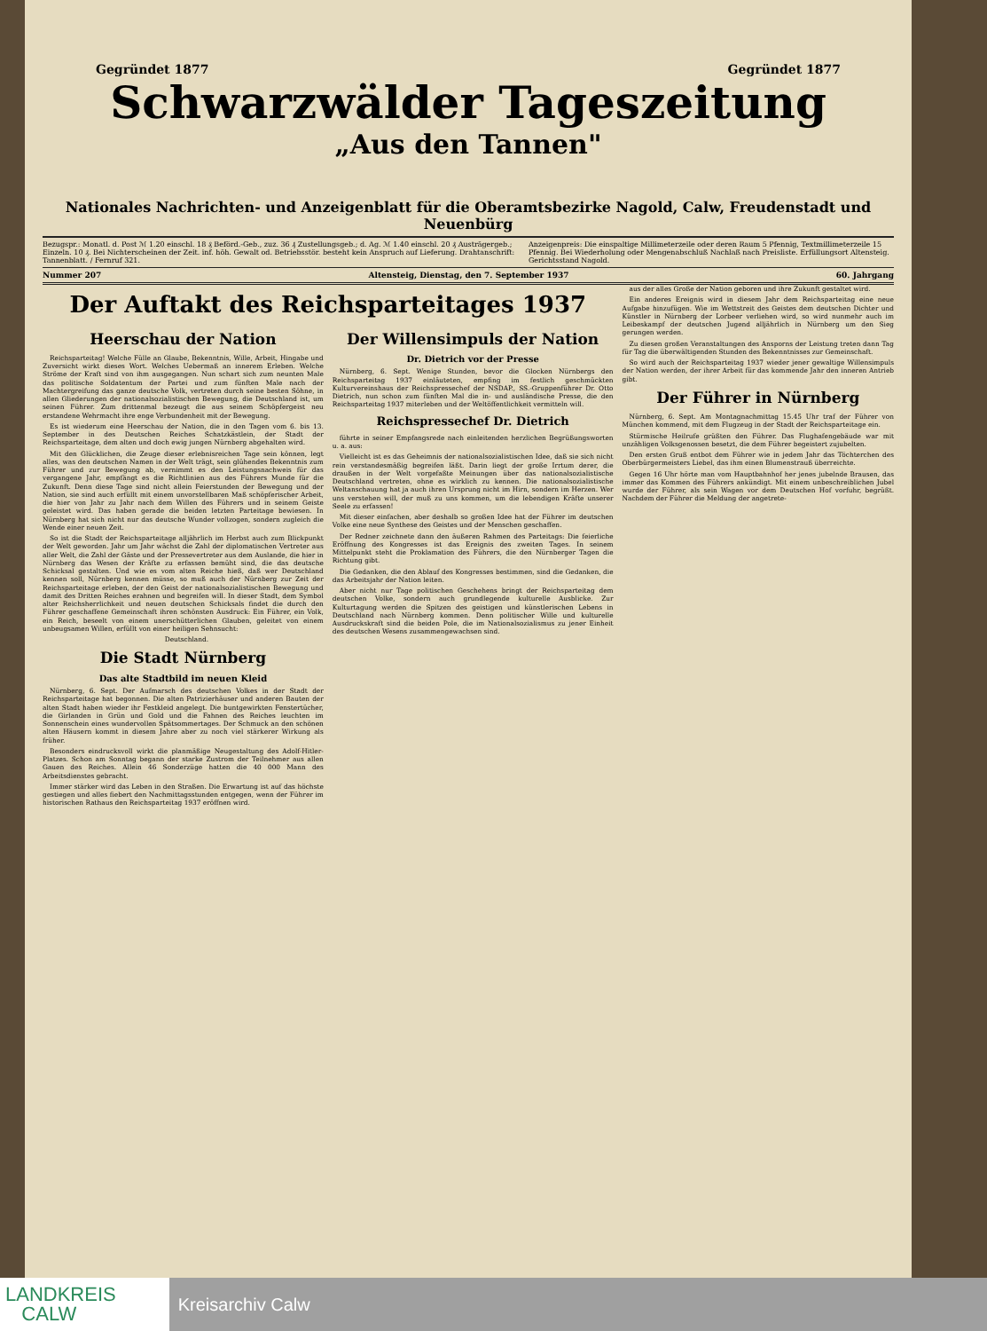Gegründet 1877 Gegründet 1877
Schwarzwälder Tageszeitung
„Aus den Tannen"
Nationales Nachrichten- und Anzeigenblatt für die Oberamtsbezirke Nagold, Calw, Freudenstadt und Neuenbürg
Bezugspr.: Monatl. d. Post ℳ 1.20 einschl. 18 ₰ Beförd.-Geb., zuz. 36 ₰ Zustellungsgeb.; d. Ag. ℳ 1.40 einschl. 20 ₰ Austrägergeb.; Einzeln. 10 ₰. Bei Nichterscheinen der Zeit. inf. höh. Gewalt od. Betriebsstör. besteht kein Anspruch auf Lieferung. Drahtanschrift: Tannenblatt. / Fernruf 321.
Anzeigenpreis: Die einspaltige Millimeterzeile oder deren Raum 5 Pfennig, Textmillimeterzeile 15 Pfennig. Bei Wiederholung oder Mengenabschluß Nachlaß nach Preisliste. Erfüllungsort Altensteig. Gerichtsstand Nagold.
Nummer 207 Altensteig, Dienstag, den 7. September 1937 60. Jahrgang
Der Auftakt des Reichsparteitages 1937
Heerschau der Nation
Reichsparteitag! Welche Fülle an Glaube, Bekenntnis, Wille, Arbeit, Hingabe und Zuversicht wirkt dieses Wort. Welches Uebermaß an innerem Erleben. Welche Ströme der Kraft sind von ihm ausgegangen. Nun schart sich zum neunten Male das politische Soldatentum der Partei und zum fünften Male nach der Machtergreifung das ganze deutsche Volk, vertreten durch seine besten Söhne, in allen Gliederungen der nationalsozialistischen Bewegung, die Deutschland ist, um seinen Führer. Zum drittenmal bezeugt die aus seinem Schöpfergeist neu erstandene Wehrmacht ihre enge Verbundenheit mit der Bewegung.
Es ist wiederum eine Heerschau der Nation, die in den Tagen vom 6. bis 13. September in des Deutschen Reiches Schatzkästlein, der Stadt der Reichsparteitage, dem alten und doch ewig jungen Nürnberg abgehalten wird.
Mit den Glücklichen, die Zeuge dieser erlebnisreichen Tage sein können, legt alles, was den deutschen Namen in der Welt trägt, sein glühendes Bekenntnis zum Führer und zur Bewegung ab, vernimmt es den Leistungsnachweis für das vergangene Jahr, empfängt es die Richtlinien aus des Führers Munde für die Zukunft. Denn diese Tage sind nicht allein Feierstunden der Bewegung und der Nation, sie sind auch erfüllt mit einem unvorstellbaren Maß schöpferischer Arbeit, die hier von Jahr zu Jahr nach dem Willen des Führers und in seinem Geiste geleistet wird. Das haben gerade die beiden letzten Parteitage bewiesen. In Nürnberg hat sich nicht nur das deutsche Wunder vollzogen, sondern zugleich die Wende einer neuen Zeit.
So ist die Stadt der Reichsparteitage alljährlich im Herbst auch zum Blickpunkt der Welt geworden. Jahr um Jahr wächst die Zahl der diplomatischen Vertreter aus aller Welt, die Zahl der Gäste und der Pressevertreter aus dem Auslande, die hier in Nürnberg das Wesen der Kräfte zu erfassen bemüht sind, die das deutsche Schicksal gestalten. Und wie es vom alten Reiche hieß, daß wer Deutschland kennen soll, Nürnberg kennen müsse, so muß auch der Nürnberg zur Zeit der Reichsparteitage erleben, der den Geist der nationalsozialistischen Bewegung und damit des Dritten Reiches erahnen und begreifen will. In dieser Stadt, dem Symbol alter Reichsherrlichkeit und neuen deutschen Schicksals findet die durch den Führer geschaffene Gemeinschaft ihren schönsten Ausdruck: Ein Führer, ein Volk, ein Reich, beseelt von einem unerschütterlichen Glauben, geleitet von einem unbeugsamen Willen, erfüllt von einer heiligen Sehnsucht:
Deutschland.
Die Stadt Nürnberg
Das alte Stadtbild im neuen Kleid
Nürnberg, 6. Sept. Der Aufmarsch des deutschen Volkes in der Stadt der Reichsparteitage hat begonnen. Die alten Patrizierhäuser und anderen Bauten der alten Stadt haben wieder ihr Festkleid angelegt. Die buntgewirkten Fenstertücher, die Girlanden in Grün und Gold und die Fahnen des Reiches leuchten im Sonnenschein eines wundervollen Spätsommertages. Der Schmuck an den schönen alten Häusern kommt in diesem Jahre aber zu noch viel stärkerer Wirkung als früher.
Besonders eindrucksvoll wirkt die planmäßige Neugestaltung des Adolf-Hitler-Platzes. Schon am Sonntag begann der starke Zustrom der Teilnehmer aus allen Gauen des Reiches. Allein 46 Sonderzüge hatten die 40 000 Mann des Arbeitsdienstes gebracht.
Immer stärker wird das Leben in den Straßen. Die Erwartung ist auf das höchste gestiegen und alles fiebert den Nachmittagsstunden entgegen, wenn der Führer im historischen Rathaus den Reichsparteitag 1937 eröffnen wird.
Der Willensimpuls der Nation
Dr. Dietrich vor der Presse
Nürnberg, 6. Sept. Wenige Stunden, bevor die Glocken Nürnbergs den Reichsparteitag 1937 einläuteten, empfing im festlich geschmückten Kulturvereinshaus der Reichspressechef der NSDAP., SS.-Gruppenführer Dr. Otto Dietrich, nun schon zum fünften Mal die in- und ausländische Presse, die den Reichsparteitag 1937 miterleben und der Weltöffentlichkeit vermitteln will.
Reichspressechef Dr. Dietrich
führte in seiner Empfangsrede nach einleitenden herzlichen Begrüßungsworten u. a. aus:
Vielleicht ist es das Geheimnis der nationalsozialistischen Idee, daß sie sich nicht rein verstandesmäßig begreifen läßt. Darin liegt der große Irrtum derer, die draußen in der Welt vorgefaßte Meinungen über das nationalsozialistische Deutschland vertreten, ohne es wirklich zu kennen. Die nationalsozialistische Weltanschauung hat ja auch ihren Ursprung nicht im Hirn, sondern im Herzen. Wer uns verstehen will, der muß zu uns kommen, um die lebendigen Kräfte unserer Seele zu erfassen!
Mit dieser einfachen, aber deshalb so großen Idee hat der Führer im deutschen Volke eine neue Synthese des Geistes und der Menschen geschaffen.
Der Redner zeichnete dann den äußeren Rahmen des Parteitags: Die feierliche Eröffnung des Kongresses ist das Ereignis des zweiten Tages. In seinem Mittelpunkt steht die Proklamation des Führers, die den Nürnberger Tagen die Richtung gibt.
Die Gedanken, die den Ablauf des Kongresses bestimmen, sind die Gedanken, die das Arbeitsjahr der Nation leiten.
Aber nicht nur Tage politischen Geschehens bringt der Reichsparteitag dem deutschen Volke, sondern auch grundlegende kulturelle Ausblicke. Zur Kulturtagung werden die Spitzen des geistigen und künstlerischen Lebens in Deutschland nach Nürnberg kommen. Denn politischer Wille und kulturelle Ausdruckskraft sind die beiden Pole, die im Nationalsozialismus zu jener Einheit des deutschen Wesens zusammengewachsen sind.
aus der alles Große der Nation geboren und ihre Zukunft gestaltet wird.
Ein anderes Ereignis wird in diesem Jahr dem Reichsparteitag eine neue Aufgabe hinzufügen. Wie im Wettstreit des Geistes dem deutschen Dichter und Künstler in Nürnberg der Lorbeer verliehen wird, so wird nunmehr auch im Leibeskampf der deutschen Jugend alljährlich in Nürnberg um den Sieg gerungen werden.
Zu diesen großen Veranstaltungen des Ansporns der Leistung treten dann Tag für Tag die überwältigenden Stunden des Bekenntnisses zur Gemeinschaft.
So wird auch der Reichsparteitag 1937 wieder jener gewaltige Willensimpuls der Nation werden, der ihrer Arbeit für das kommende Jahr den inneren Antrieb gibt.
Der Führer in Nürnberg
Nürnberg, 6. Sept. Am Montagnachmittag 15.45 Uhr traf der Führer von München kommend, mit dem Flugzeug in der Stadt der Reichsparteitage ein.
Stürmische Heilrufe grüßten den Führer. Das Flughafengebäude war mit unzähligen Volksgenossen besetzt, die dem Führer begeistert zujubelten.
Den ersten Gruß entbot dem Führer wie in jedem Jahr das Töchterchen des Oberbürgermeisters Liebel, das ihm einen Blumenstrauß überreichte.
Gegen 16 Uhr hörte man vom Hauptbahnhof her jenes jubelnde Brausen, das immer das Kommen des Führers ankündigt. Mit einem unbeschreiblichen Jubel wurde der Führer, als sein Wagen vor dem Deutschen Hof vorfuhr, begrüßt. Nachdem der Führer die Meldung der angetrete-
LANDKREIS
CALW
Kreisarchiv Calw